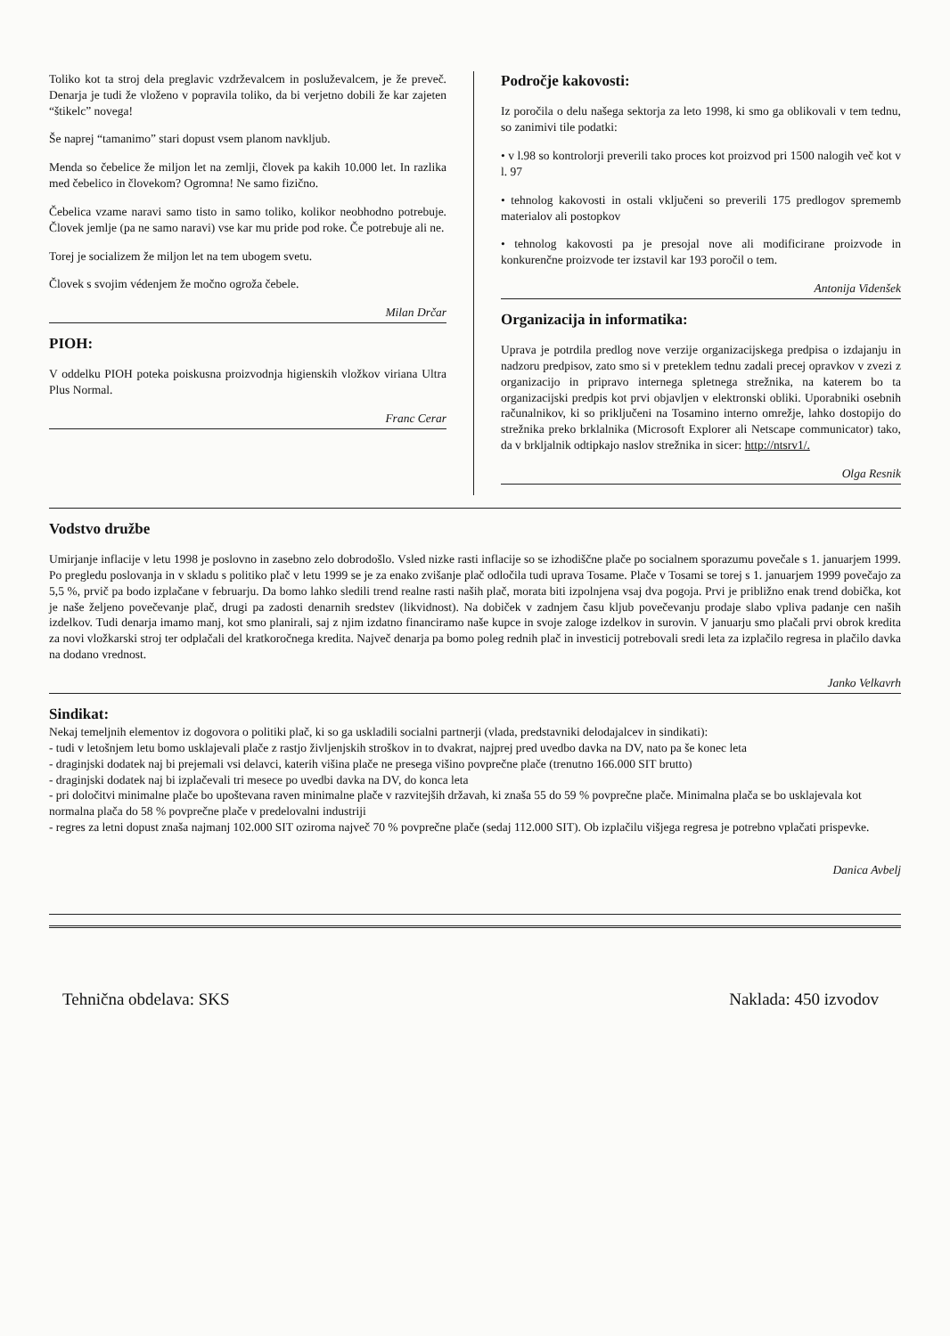Toliko kot ta stroj dela preglavic vzdrževalcem in posluževalcem, je že preveč. Denarja je tudi že vloženo v popravila toliko, da bi verjetno dobili že kar zajeten “štikelc” novega!
Še naprej “tamanimo” stari dopust vsem planom navkljub.
Menda so čebelice že miljon let na zemlji, človek pa kakih 10.000 let. In razlika med čebelico in človekom? Ogromna! Ne samo fizično.
Čebelica vzame naravi samo tisto in samo toliko, kolikor neobhodno potrebuje. Človek jemlje (pa ne samo naravi) vse kar mu pride pod roke. Če potrebuje ali ne.
Torej je socializem že miljon let na tem ubogem svetu.
Človek s svojim védenjem že močno ogroža čebele.
Milan Drčar
PIOH:
V oddelku PIOH poteka poiskusna proizvodnja higienskih vložkov viriana Ultra Plus Normal.
Franc Cerar
Področje kakovosti:
Iz poročila o delu našega sektorja za leto 1998, ki smo ga oblikovali v tem tednu, so zanimivi tile podatki:
• v l.98 so kontrolorji preverili tako proces kot proizvod pri 1500 nalogih več kot v l. 97
• tehnolog kakovosti in ostali vključeni so preverili 175 predlogov sprememb materialov ali postopkov
• tehnolog kakovosti pa je presojal nove ali modificirane proizvode in konkurenčne proizvode ter izstavil kar 193 poročil o tem.
Antonija Videnšek
Organizacija in informatika:
Uprava je potrdila predlog nove verzije organizacijskega predpisa o izdajanju in nadzoru predpisov, zato smo si v preteklem tednu zadali precej opravkov v zvezi z organizacijo in pripravo internega spletnega strežnika, na katerem bo ta organizacijski predpis kot prvi objavljen v elektronski obliki. Uporabniki osebnih računalnikov, ki so priključeni na Tosamino interno omrežje, lahko dostopijo do strežnika preko brklalnika (Microsoft Explorer ali Netscape communicator) tako, da v brkljalnik odtipkajo naslov strežnika in sicer: http://ntsrv1/.
Olga Resnik
Vodstvo družbe
Umirjanje inflacije v letu 1998 je poslovno in zasebno zelo dobrodošlo. Vsled nizke rasti inflacije so se izhodiščne plače po socialnem sporazumu povečale s 1. januarjem 1999. Po pregledu poslovanja in v skladu s politiko plač v letu 1999 se je za enako zvišanje plač odločila tudi uprava Tosame. Plače v Tosami se torej s 1. januarjem 1999 povečajo za 5,5 %, prvič pa bodo izplačane v februarju. Da bomo lahko sledili trend realne rasti naših plač, morata biti izpolnjena vsaj dva pogoja. Prvi je približno enak trend dobička, kot je naše željeno povečevanje plač, drugi pa zadosti denarnih sredstev (likvidnost). Na dobiček v zadnjem času kljub povečevanju prodaje slabo vpliva padanje cen naših izdelkov. Tudi denarja imamo manj, kot smo planirali, saj z njim izdatno financiramo naše kupce in svoje zaloge izdelkov in surovin. V januarju smo plačali prvi obrok kredita za novi vložkarski stroj ter odplačali del kratkoročnega kredita. Največ denarja pa bomo poleg rednih plač in investicij potrebovali sredi leta za izplačilo regresa in plačilo davka na dodano vrednost.
Janko Velkavrh
Sindikat:
Nekaj temeljnih elementov iz dogovora o politiki plač, ki so ga uskladili socialni partnerji (vlada, predstavniki delodajalcev in sindikati):
- tudi v letošnjem letu bomo usklajevali plače z rastjo življenjskih stroškov in to dvakrat, najprej pred uvedbo davka na DV, nato pa še konec leta
- draginjski dodatek naj bi prejemali vsi delavci, katerih višina plače ne presega višino povprečne plače (trenutno 166.000 SIT brutto)
- draginjski dodatek naj bi izplačevali tri mesece po uvedbi davka na DV, do konca leta
- pri določitvi minimalne plače bo upoštevana raven minimalne plače v razvitejših državah, ki znaša 55 do 59 % povprečne plače. Minimalna plača se bo usklajevala kot normalna plača do 58 % povprečne plače v predelovalni industriji
- regres za letni dopust znaša najmanj 102.000 SIT oziroma največ 70 % povprečne plače (sedaj 112.000 SIT). Ob izplačilu višjega regresa je potrebno vplačati prispevke.
Danica Avbelj
Tehnična obdelava: SKS Naklada: 450 izvodov